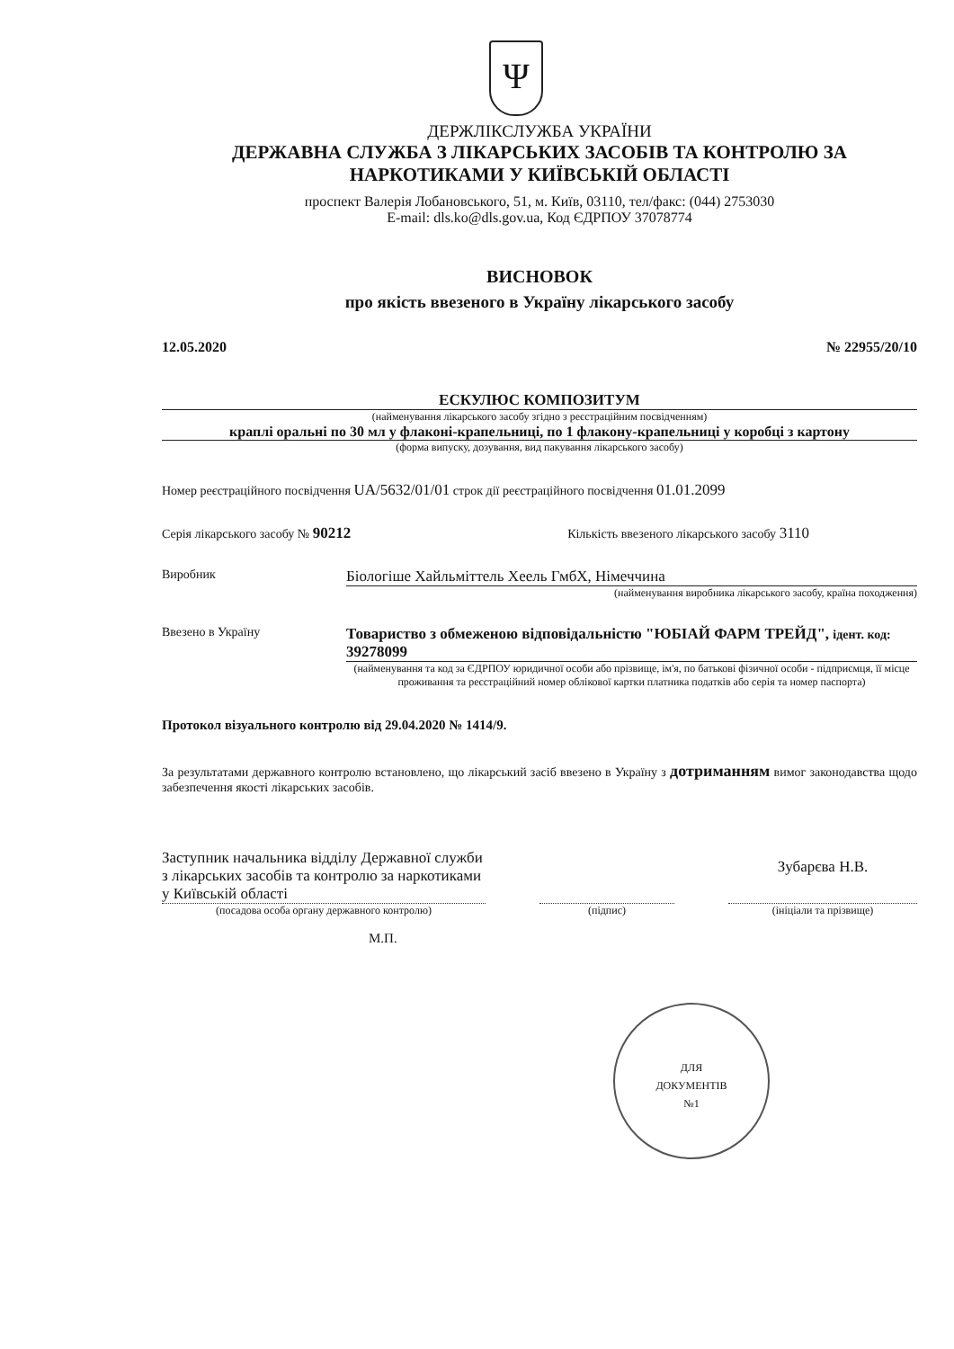Ψ
ДЕРЖЛІКСЛУЖБА УКРАЇНИ
ДЕРЖАВНА СЛУЖБА З ЛІКАРСЬКИХ ЗАСОБІВ ТА КОНТРОЛЮ ЗА НАРКОТИКАМИ У КИЇВСЬКІЙ ОБЛАСТІ
проспект Валерія Лобановського, 51, м. Київ, 03110, тел/факс: (044) 2753030
E-mail: dls.ko@dls.gov.ua, Код ЄДРПОУ 37078774
ВИСНОВОК
про якість ввезеного в Україну лікарського засобу
12.05.2020 № 22955/20/10
ЕСКУЛЮС КОМПОЗИТУМ
(найменування лікарського засобу згідно з реєстраційним посвідченням)
краплі оральні по 30 мл у флаконі-крапельниці, по 1 флакону-крапельниці у коробці з картону
(форма випуску, дозування, вид пакування лікарського засобу)
Номер реєстраційного посвідчення UA/5632/01/01 строк дії реєстраційного посвідчення 01.01.2099
Серія лікарського засобу № 90212 Кількість ввезеного лікарського засобу 3110
Виробник
Біологіше Хайльміттель Хеель ГмбХ, Німеччина
(найменування виробника лікарського засобу, країна походження)
Ввезено в Україну
Товариство з обмеженою відповідальністю "ЮБІАЙ ФАРМ ТРЕЙД", ідент. код: 39278099
(найменування та код за ЄДРПОУ юридичної особи або прізвище, ім'я, по батькові фізичної особи - підприємця, її місце проживання та реєстраційний номер облікової картки платника податків або серія та номер паспорта)
Протокол візуального контролю від 29.04.2020 № 1414/9.
За результатами державного контролю встановлено, що лікарський засіб ввезено в Україну з дотриманням вимог законодавства щодо забезпечення якості лікарських засобів.
Заступник начальника відділу Державної служби з лікарських засобів та контролю за наркотиками у Київській області
(посадова особа органу державного контролю)
(підпис)
Зубарєва Н.В.
(ініціали та прізвище)
М.П.
ДЛЯ
ДОКУМЕНТІВ
№1